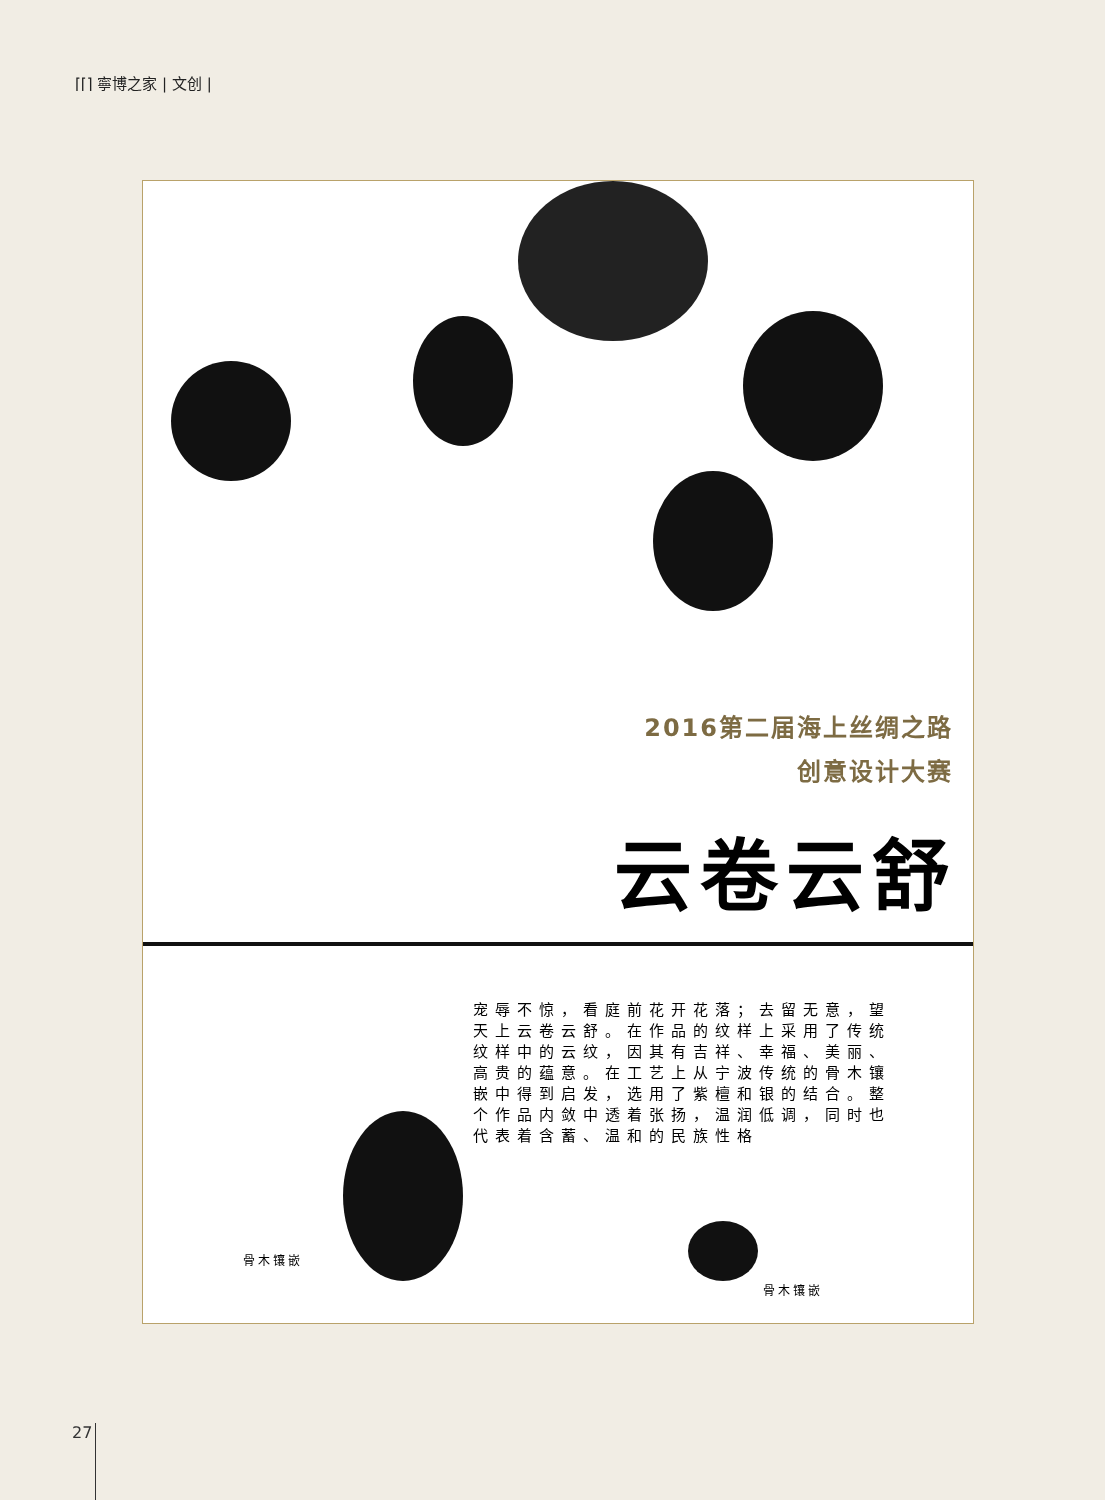⌈⌈⌉ 寧博之家 | 文创 |
2016第二届海上丝绸之路
创意设计大赛
云卷云舒
宠辱不惊，看庭前花开花落；去留无意，望天上云卷云舒。在作品的纹样上采用了传统纹样中的云纹，因其有吉祥、幸福、美丽、高贵的蕴意。在工艺上从宁波传统的骨木镶嵌中得到启发，选用了紫檀和银的结合。整个作品内敛中透着张扬，温润低调，同时也代表着含蓄、温和的民族性格
骨木镶嵌
骨木镶嵌
27